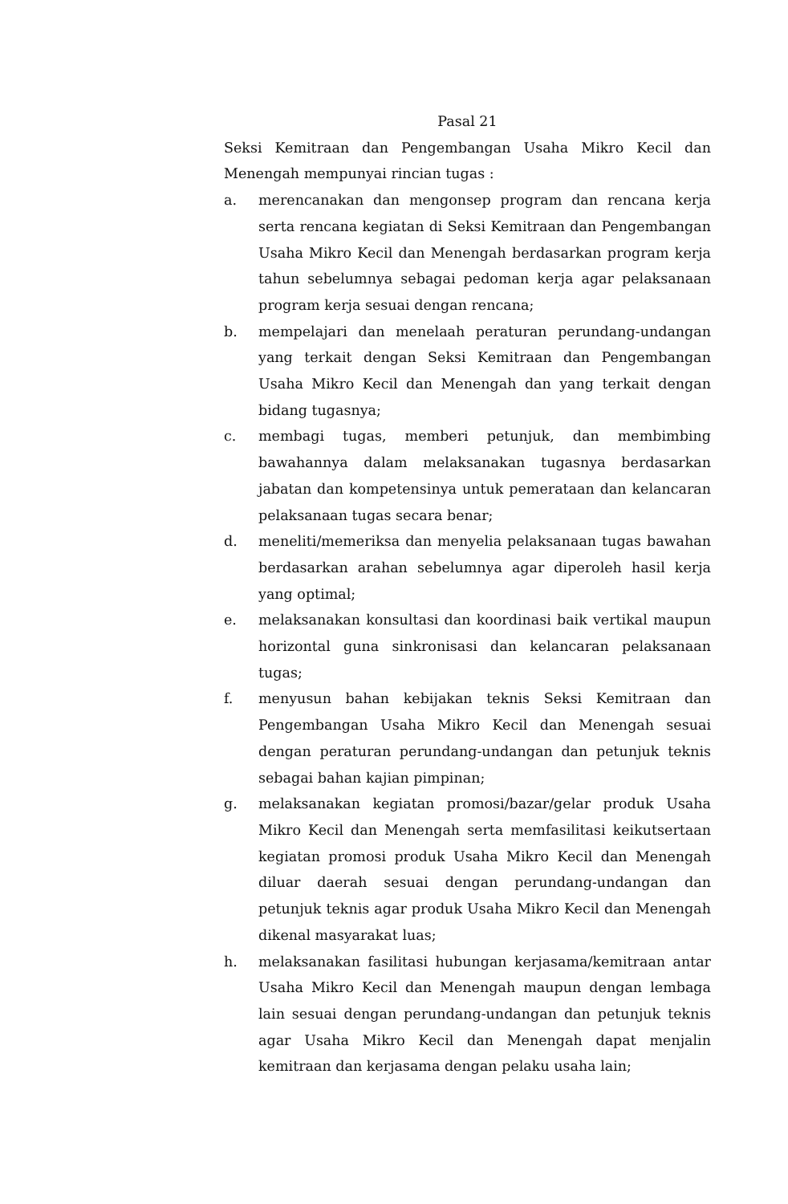Pasal 21
Seksi Kemitraan dan Pengembangan Usaha Mikro Kecil dan Menengah mempunyai rincian tugas :
a. merencanakan dan mengonsep program dan rencana kerja serta rencana kegiatan di Seksi Kemitraan dan Pengembangan Usaha Mikro Kecil dan Menengah berdasarkan program kerja tahun sebelumnya sebagai pedoman kerja agar pelaksanaan program kerja sesuai dengan rencana;
b. mempelajari dan menelaah peraturan perundang-undangan yang terkait dengan Seksi Kemitraan dan Pengembangan Usaha Mikro Kecil dan Menengah dan yang terkait dengan bidang tugasnya;
c. membagi tugas, memberi petunjuk, dan membimbing bawahannya dalam melaksanakan tugasnya berdasarkan jabatan dan kompetensinya untuk pemerataan dan kelancaran pelaksanaan tugas secara benar;
d. meneliti/memeriksa dan menyelia pelaksanaan tugas bawahan berdasarkan arahan sebelumnya agar diperoleh hasil kerja yang optimal;
e. melaksanakan konsultasi dan koordinasi baik vertikal maupun horizontal guna sinkronisasi dan kelancaran pelaksanaan tugas;
f. menyusun bahan kebijakan teknis Seksi Kemitraan dan Pengembangan Usaha Mikro Kecil dan Menengah sesuai dengan peraturan perundang-undangan dan petunjuk teknis sebagai bahan kajian pimpinan;
g. melaksanakan kegiatan promosi/bazar/gelar produk Usaha Mikro Kecil dan Menengah serta memfasilitasi keikutsertaan kegiatan promosi produk Usaha Mikro Kecil dan Menengah diluar daerah sesuai dengan perundang-undangan dan petunjuk teknis agar produk Usaha Mikro Kecil dan Menengah dikenal masyarakat luas;
h. melaksanakan fasilitasi hubungan kerjasama/kemitraan antar Usaha Mikro Kecil dan Menengah maupun dengan lembaga lain sesuai dengan perundang-undangan dan petunjuk teknis agar Usaha Mikro Kecil dan Menengah dapat menjalin kemitraan dan kerjasama dengan pelaku usaha lain;